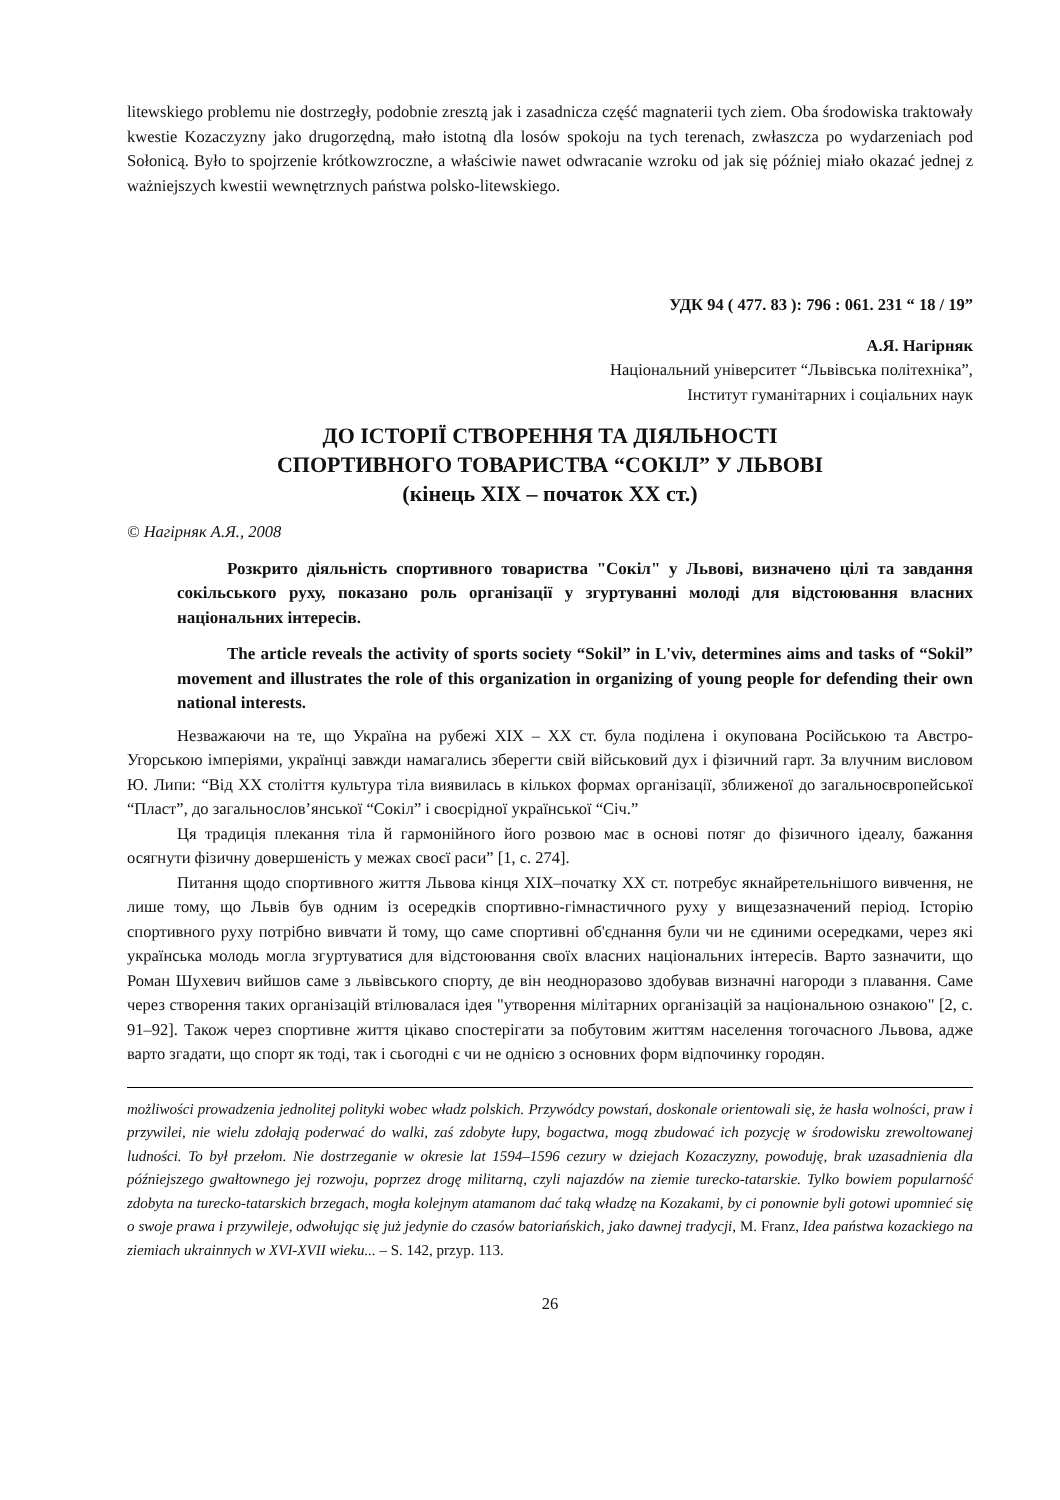litewskiego problemu nie dostrzegły, podobnie zresztą jak i zasadnicza część magnaterii tych ziem. Oba środowiska traktowały kwestie Kozaczyzny jako drugorzędną, mało istotną dla losów spokoju na tych terenach, zwłaszcza po wydarzeniach pod Sołonicą. Było to spojrzenie krótkowzroczne, a właściwie nawet odwracanie wzroku od jak się później miało okazać jednej z ważniejszych kwestii wewnętrznych państwa polsko-litewskiego.
УДК 94 ( 477. 83 ): 796 : 061. 231 “ 18 / 19”
А.Я. Нагірняк
Національний університет “Львівська політехніка”,
Інститут гуманітарних і соціальних наук
ДО ІСТОРІЇ СТВОРЕННЯ ТА ДІЯЛЬНОСТІ
СПОРТИВНОГО ТОВАРИСТВА “СОКІЛ” У ЛЬВОВІ
(кінець ХІХ – початок ХХ ст.)
© Нагірняк А.Я., 2008
Розкрито діяльність спортивного товариства "Сокіл" у Львові, визначено цілі та завдання сокільського руху, показано роль організації у згуртуванні молоді для відстоювання власних національних інтересів.
The article reveals the activity of sports society “Sokil” in L'viv, determines aims and tasks of “Sokil” movement and illustrates the role of this organization in organizing of young people for defending their own national interests.
Незважаючи на те, що Україна на рубежі XIX – XX ст. була поділена і окупована Російською та Австро-Угорською імперіями, українці завжди намагались зберегти свій військовий дух і фізичний гарт. За влучним висловом Ю. Липи: “Від ХХ століття культура тіла виявилась в кількох формах організації, зближеної до загальноєвропейської “Пласт”, до загальнослов’янської “Сокіл” і своєрідної української “Січ.”
Ця традиція плекання тіла й гармонійного його розвою має в основі потяг до фізичного ідеалу, бажання осягнути фізичну довершеність у межах своєї раси” [1, с. 274].
Питання щодо спортивного життя Львова кінця XIX–початку XX ст. потребує якнайретельнішого вивчення, не лише тому, що Львів був одним із осередків спортивно-гімнастичного руху у вищезазначений період. Історію спортивного руху потрібно вивчати й тому, що саме спортивні об'єднання були чи не єдиними осередками, через які українська молодь могла згуртуватися для відстоювання своїх власних національних інтересів. Варто зазначити, що Роман Шухевич вийшов саме з львівського спорту, де він неодноразово здобував визначні нагороди з плавання. Саме через створення таких організацій втілювалася ідея "утворення мілітарних організацій за національною ознакою" [2, с. 91–92]. Також через спортивне життя цікаво спостерігати за побутовим життям населення тогочасного Львова, адже варто згадати, що спорт як тоді, так і сьогодні є чи не однією з основних форм відпочинку городян.
możliwości prowadzenia jednolitej polityki wobec władz polskich. Przywódcy powstań, doskonale orientowali się, że hasła wolności, praw i przywilei, nie wielu zdołają poderwać do walki, zaś zdobyte łupy, bogactwa, mogą zbudować ich pozycję w środowisku zrewoltowanej ludności. To był przełom. Nie dostrzeganie w okresie lat 1594–1596 cezury w dziejach Kozaczyzny, powoduję, brak uzasadnienia dla późniejszego gwałtownego jej rozwoju, poprzez drogę militarną, czyli najazdów na ziemie turecko-tatarskie. Tylko bowiem popularność zdobyta na turecko-tatarskich brzegach, mogła kolejnym atamanom dać taką władzę na Kozakami, by ci ponownie byli gotowi upomnieć się o swoje prawa i przywileje, odwołując się już jedynie do czasów batoriańskich, jako dawnej tradycji, M. Franz, Idea państwa kozackiego na ziemiach ukrainnych w XVI-XVII wieku... – S. 142, przyp. 113.
26